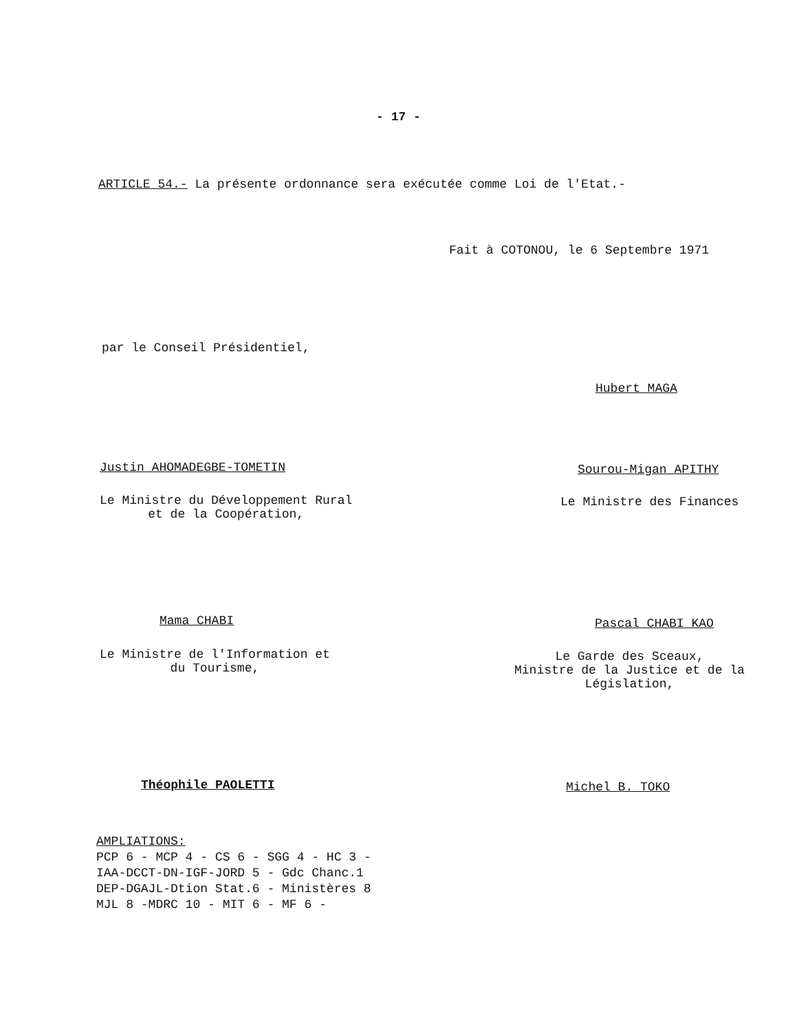- 17 -
ARTICLE 54.- La présente ordonnance sera exécutée comme Loi de l'Etat.-
Fait à COTONOU, le 6 Septembre 1971
par le Conseil Présidentiel,
Hubert MAGA
Justin AHOMADEGBE-TOMETIN Sourou-Migan APITHY
Le Ministre du Développement Rural
et de la Coopération,
Le Ministre des Finances
Mama CHABI Pascal CHABI KAO
Le Ministre de l'Information et
du Tourisme,
Le Garde des Sceaux,
Ministre de la Justice et de la
Législation,
Théophile PAOLETTI Michel B. TOKO
AMPLIATIONS:
PCP 6 - MCP 4 - CS 6 - SGG 4 - HC 3 -
IAA-DCCT-DN-IGF-JORD 5 - Gdc Chanc.1
DEP-DGAJL-Dtion Stat.6 - Ministères 8
MJL 8 -MDRC 10 - MIT 6 - MF 6 -